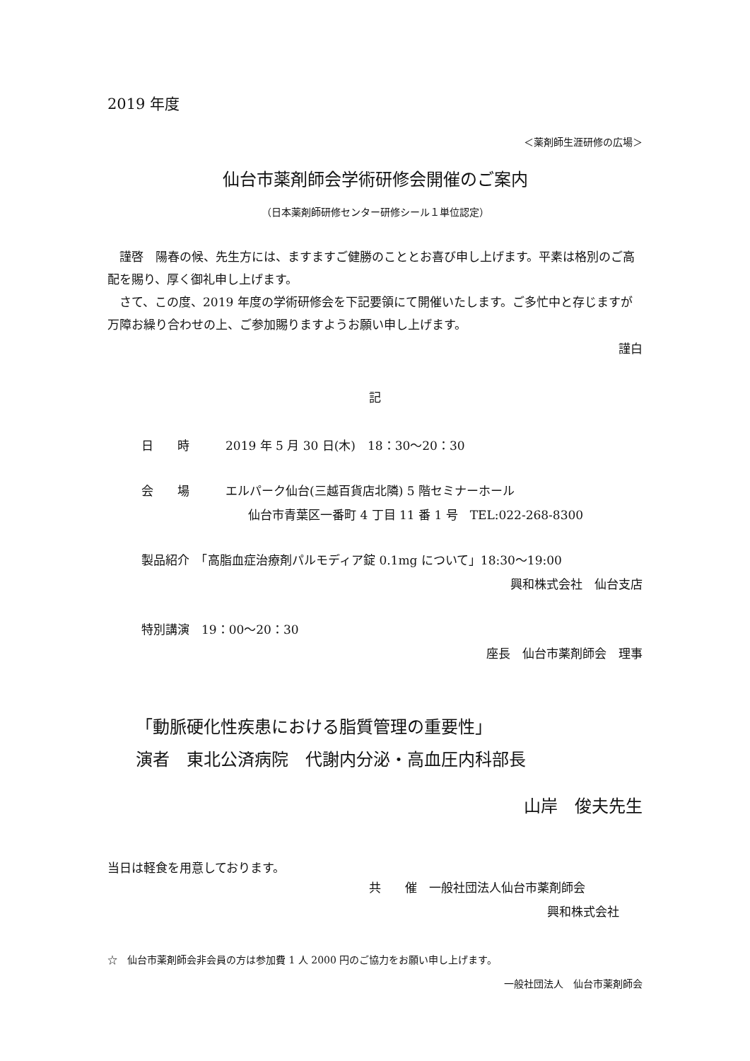2019 年度
＜薬剤師生涯研修の広場＞
仙台市薬剤師会学術研修会開催のご案内
（日本薬剤師研修センター研修シール１単位認定）
　謹啓　陽春の候、先生方には、ますますご健勝のこととお喜び申し上げます。平素は格別のご高配を賜り、厚く御礼申し上げます。
　さて、この度、2019 年度の学術研修会を下記要領にて開催いたします。ご多忙中と存じますが万障お繰り合わせの上、ご参加賜りますようお願い申し上げます。
謹白
記
日　　時　　　2019 年 5 月 30 日(木)　18：30～20：30
会　　場　　　エルパーク仙台(三越百貨店北隣) 5 階セミナーホール
仙台市青葉区一番町 4 丁目 11 番 1 号　TEL:022-268-8300
製品紹介　「高脂血症治療剤パルモディア錠 0.1mg について」18:30～19:00
興和株式会社　仙台支店
特別講演　19：00～20：30
座長　仙台市薬剤師会　理事
「動脈硬化性疾患における脂質管理の重要性」
演者　東北公済病院　代謝内分泌・高血圧内科部長
山岸　俊夫先生
当日は軽食を用意しております。
共　　催　一般社団法人仙台市薬剤師会
興和株式会社
☆　仙台市薬剤師会非会員の方は参加費 1 人 2000 円のご協力をお願い申し上げます。
一般社団法人　仙台市薬剤師会